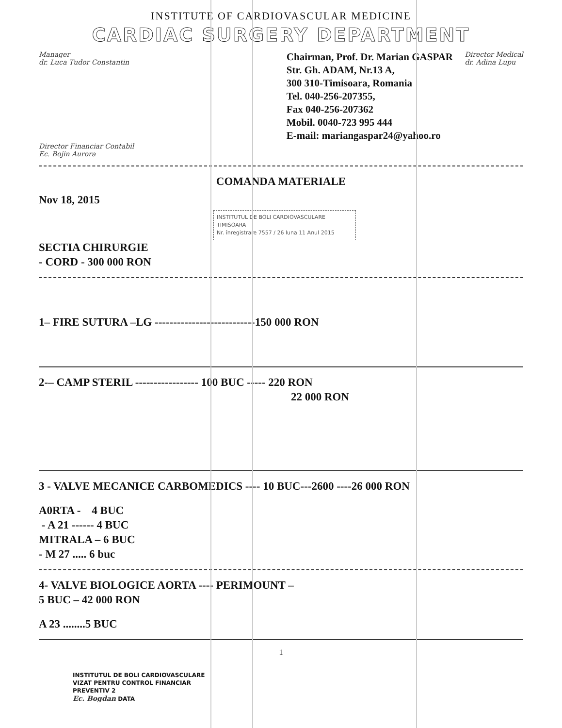INSTITUTE OF CARDIOVASCULAR MEDICINE
CARDIAC SURGERY DEPARTMENT
Manager
dr. Luca Tudor Constantin
Chairman, Prof. Dr. Marian GASPAR
Str. Gh. ADAM, Nr.13 A,
300 310-Timisoara, Romania
Tel. 040-256-207355,
Fax 040-256-207362
Mobil. 0040-723 995 444
E-mail: mariangaspar24@yahoo.ro
Director Medical
dr. Adina Lupu
Director Financiar Contabil
Ec. Bojin Aurora
COMANDA MATERIALE
Nov 18, 2015
INSTITUTUL DE BOLI CARDIOVASCULARE TIMISOARA
Nr. înregistrare 7557 / 26 luna 11 Anul 2015
SECTIA CHIRURGIE
- CORD - 300 000 RON
1– FIRE SUTURA –LG ---------------------------150 000 RON
2-– CAMP STERIL ----------------- 100 BUC ----- 220 RON
22 000 RON
3 - VALVE MECANICE CARBOMEDICS ---- 10 BUC---2600 ----26 000 RON
A0RTA - 4 BUC
- A 21 ------ 4 BUC
MITRALA – 6 BUC
- M 27 ..... 6 buc
4- VALVE BIOLOGICE AORTA ---- PERIMOUNT –
5 BUC – 42 000 RON
A 23 ........5 BUC
1
INSTITUTUL DE BOLI CARDIOVASCULARE
VIZAT PENTRU CONTROL FINANCIAR
PREVENTIV 2
Ec. Bogdan DATA